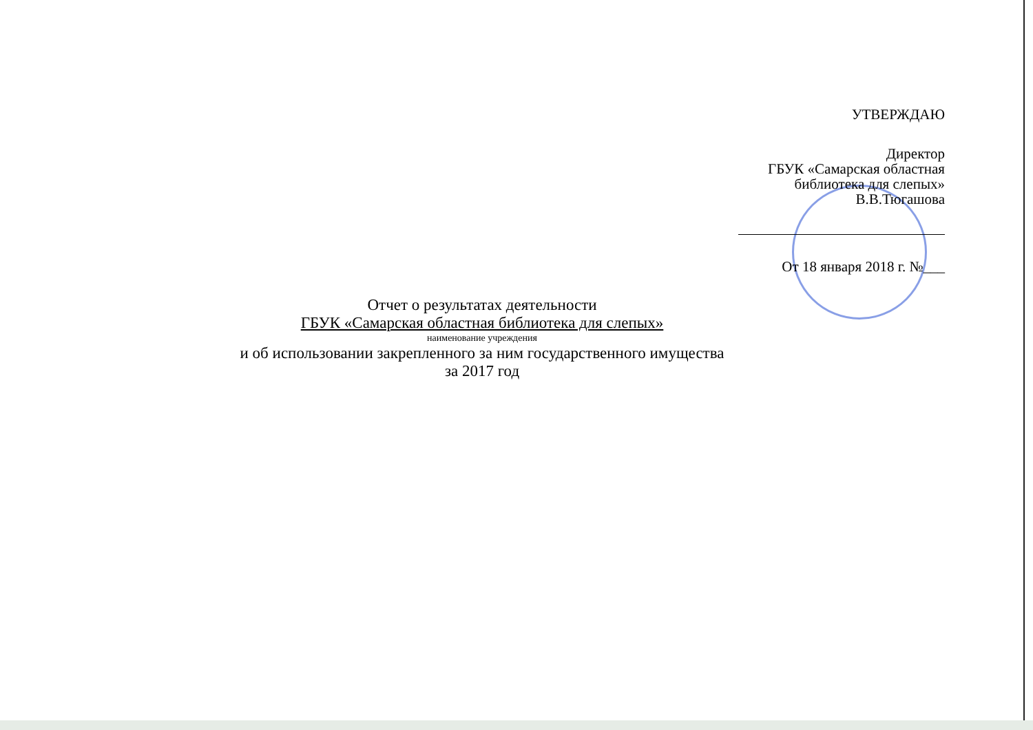УТВЕРЖДАЮ
Директор
ГБУК «Самарская областная
библиотека для слепых»
В.В.Тюгашова
От 18 января 2018 г. №___
Отчет о результатах деятельности
ГБУК «Самарская областная библиотека для слепых»
наименование учреждения
и об использовании закрепленного за ним государственного имущества
за 2017 год